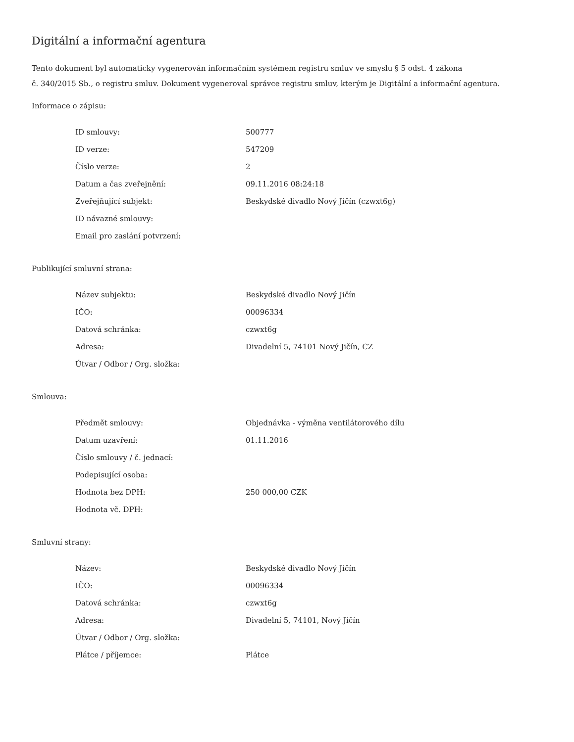Digitální a informační agentura
Tento dokument byl automaticky vygenerován informačním systémem registru smluv ve smyslu § 5 odst. 4 zákona
č. 340/2015 Sb., o registru smluv. Dokument vygeneroval správce registru smluv, kterým je Digitální a informační agentura.
Informace o zápisu:
| ID smlouvy: | 500777 |
| ID verze: | 547209 |
| Číslo verze: | 2 |
| Datum a čas zveřejnění: | 09.11.2016 08:24:18 |
| Zveřejňující subjekt: | Beskydské divadlo Nový Jičín (czwxt6g) |
| ID návazné smlouvy: | |
| Email pro zaslání potvrzení: | |
Publikující smluvní strana:
| Název subjektu: | Beskydské divadlo Nový Jičín |
| IČO: | 00096334 |
| Datová schránka: | czwxt6g |
| Adresa: | Divadelní 5, 74101 Nový Jičín, CZ |
| Útvar / Odbor / Org. složka: | |
Smlouva:
| Předmět smlouvy: | Objednávka - výměna ventilátorového dílu |
| Datum uzavření: | 01.11.2016 |
| Číslo smlouvy / č. jednací: | |
| Podepisující osoba: | |
| Hodnota bez DPH: | 250 000,00 CZK |
| Hodnota vč. DPH: | |
Smluvní strany:
| Název: | Beskydské divadlo Nový Jičín |
| IČO: | 00096334 |
| Datová schránka: | czwxt6g |
| Adresa: | Divadelní 5, 74101, Nový Jičín |
| Útvar / Odbor / Org. složka: | |
| Plátce / příjemce: | Plátce |